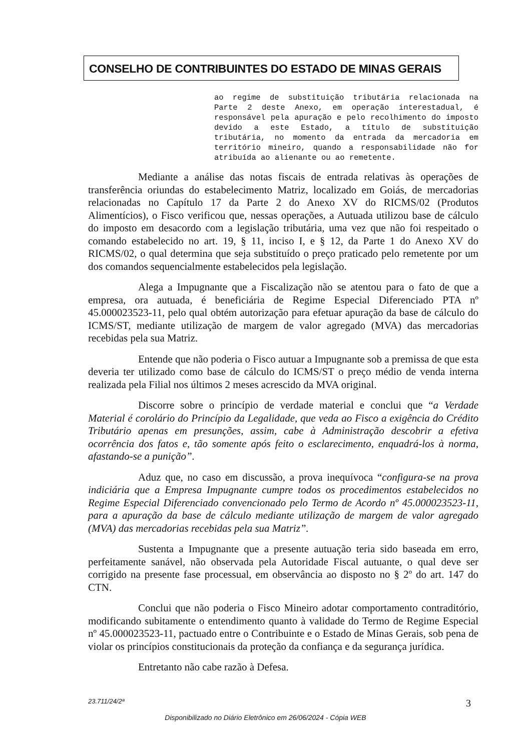CONSELHO DE CONTRIBUINTES DO ESTADO DE MINAS GERAIS
ao regime de substituição tributária relacionada na Parte 2 deste Anexo, em operação interestadual, é responsável pela apuração e pelo recolhimento do imposto devido a este Estado, a título de substituição tributária, no momento da entrada da mercadoria em território mineiro, quando a responsabilidade não for atribuída ao alienante ou ao remetente.
Mediante a análise das notas fiscais de entrada relativas às operações de transferência oriundas do estabelecimento Matriz, localizado em Goiás, de mercadorias relacionadas no Capítulo 17 da Parte 2 do Anexo XV do RICMS/02 (Produtos Alimentícios), o Fisco verificou que, nessas operações, a Autuada utilizou base de cálculo do imposto em desacordo com a legislação tributária, uma vez que não foi respeitado o comando estabelecido no art. 19, § 11, inciso I, e § 12, da Parte 1 do Anexo XV do RICMS/02, o qual determina que seja substituído o preço praticado pelo remetente por um dos comandos sequencialmente estabelecidos pela legislação.
Alega a Impugnante que a Fiscalização não se atentou para o fato de que a empresa, ora autuada, é beneficiária de Regime Especial Diferenciado PTA nº 45.000023523-11, pelo qual obtém autorização para efetuar apuração da base de cálculo do ICMS/ST, mediante utilização de margem de valor agregado (MVA) das mercadorias recebidas pela sua Matriz.
Entende que não poderia o Fisco autuar a Impugnante sob a premissa de que esta deveria ter utilizado como base de cálculo do ICMS/ST o preço médio de venda interna realizada pela Filial nos últimos 2 meses acrescido da MVA original.
Discorre sobre o princípio de verdade material e conclui que “a Verdade Material é corolário do Princípio da Legalidade, que veda ao Fisco a exigência do Crédito Tributário apenas em presunções, assim, cabe à Administração descobrir a efetiva ocorrência dos fatos e, tão somente após feito o esclarecimento, enquadrá-los à norma, afastando-se a punição”.
Aduz que, no caso em discussão, a prova inequívoca “configura-se na prova indiciária que a Empresa Impugnante cumpre todos os procedimentos estabelecidos no Regime Especial Diferenciado convencionado pelo Termo de Acordo nº 45.000023523-11, para a apuração da base de cálculo mediante utilização de margem de valor agregado (MVA) das mercadorias recebidas pela sua Matriz”.
Sustenta a Impugnante que a presente autuação teria sido baseada em erro, perfeitamente sanável, não observada pela Autoridade Fiscal autuante, o qual deve ser corrigido na presente fase processual, em observância ao disposto no § 2º do art. 147 do CTN.
Conclui que não poderia o Fisco Mineiro adotar comportamento contraditório, modificando subitamente o entendimento quanto à validade do Termo de Regime Especial nº 45.000023523-11, pactuado entre o Contribuinte e o Estado de Minas Gerais, sob pena de violar os princípios constitucionais da proteção da confiança e da segurança jurídica.
Entretanto não cabe razão à Defesa.
23.711/24/2ª 3
Disponibilizado no Diário Eletrônico em 26/06/2024 - Cópia WEB